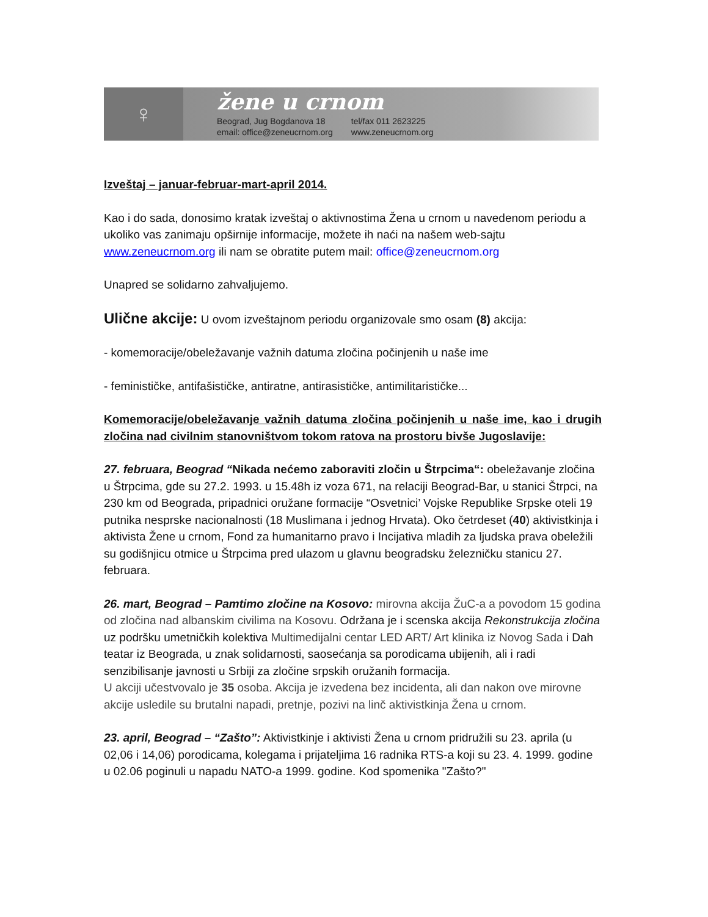♀
žene u crnom
Beograd, Jug Bogdanova 18
email: office@zeneucrnom.org tel/fax 011 2623225
www.zeneucrnom.org
Izveštaj – januar-februar-mart-april 2014.
Kao i do sada, donosimo kratak izveštaj o aktivnostima Žena u crnom u navedenom periodu a ukoliko vas zanimaju opširnije informacije, možete ih naći na našem web-sajtu www.zeneucrnom.org ili nam se obratite putem mail: office@zeneucrnom.org
Unapred se solidarno zahvaljujemo.
Ulične akcije: U ovom izveštajnom periodu organizovale smo osam (8) akcija:
- komemoracije/obeležavanje važnih datuma zločina počinjenih u naše ime
- feminističke, antifašističke, antiratne, antirasističke, antimilitarističke...
Komemoracije/obeležavanje važnih datuma zločina počinjenih u naše ime, kao i drugih zločina nad civilnim stanovništvom tokom ratova na prostoru bivše Jugoslavije:
27. februara, Beograd “Nikada nećemo zaboraviti zločin u Štrpcima“: obeležavanje zločina u Štrpcima, gde su 27.2. 1993. u 15.48h iz voza 671, na relaciji Beograd-Bar, u stanici Štrpci, na 230 km od Beograda, pripadnici oružane formacije “Osvetnici’ Vojske Republike Srpske oteli 19 putnika nesprske nacionalnosti (18 Muslimana i jednog Hrvata). Oko četrdeset (40) aktivistkinja i aktivista Žene u crnom, Fond za humanitarno pravo i Incijativa mladih za ljudska prava obeležili su godišnjicu otmice u Štrpcima pred ulazom u glavnu beogradsku železničku stanicu 27. februara.
26. mart, Beograd – Pamtimo zločine na Kosovo: mirovna akcija ŽuC-a a povodom 15 godina od zločina nad albanskim civilima na Kosovu. Održana je i scenska akcija Rekonstrukcija zločina uz podršku umetničkih kolektiva Multimedijalni centar LED ART/ Art klinika iz Novog Sada i Dah teatar iz Beograda, u znak solidarnosti, saosećanja sa porodicama ubijenih, ali i radi senzibilisanje javnosti u Srbiji za zločine srpskih oružanih formacija.
U akciji učestvovalo je 35 osoba. Akcija je izvedena bez incidenta, ali dan nakon ove mirovne akcije usledile su brutalni napadi, pretnje, pozivi na linč aktivistkinja Žena u crnom.
23. april, Beograd – “Zašto”: Aktivistkinje i aktivisti Žena u crnom pridružili su 23. aprila (u 02,06 i 14,06) porodicama, kolegama i prijateljima 16 radnika RTS-a koji su 23. 4. 1999. godine u 02.06 poginuli u napadu NATO-a 1999. godine. Kod spomenika "Zašto?"